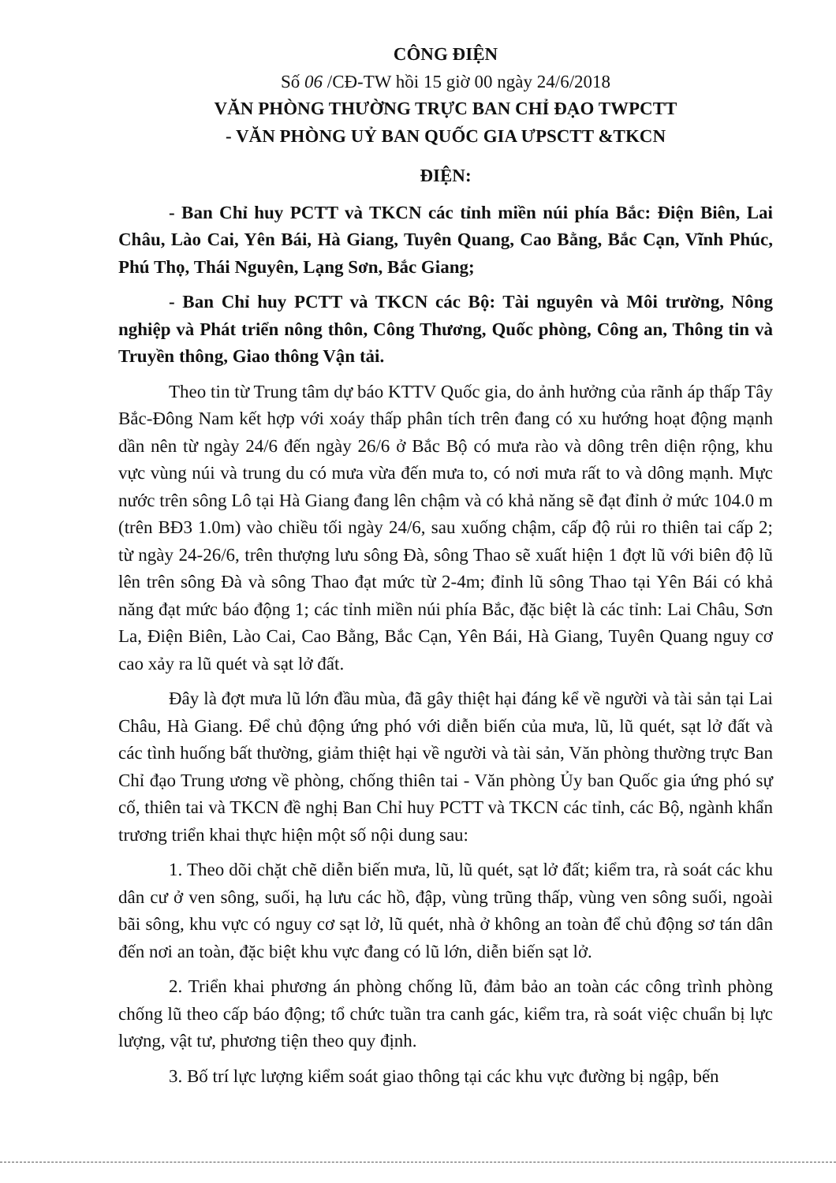CÔNG ĐIỆN
Số 06 /CĐ-TW hồi 15 giờ 00 ngày 24/6/2018
VĂN PHÒNG THƯỜNG TRỰC BAN CHỈ ĐẠO TWPCTT
- VĂN PHÒNG UỶ BAN QUỐC GIA ƯPSCTT &TKCN
ĐIỆN:
- Ban Chỉ huy PCTT và TKCN các tỉnh miền núi phía Bắc: Điện Biên, Lai Châu, Lào Cai, Yên Bái, Hà Giang, Tuyên Quang, Cao Bằng, Bắc Cạn, Vĩnh Phúc, Phú Thọ, Thái Nguyên, Lạng Sơn, Bắc Giang;
- Ban Chỉ huy PCTT và TKCN các Bộ: Tài nguyên và Môi trường, Nông nghiệp và Phát triển nông thôn, Công Thương, Quốc phòng, Công an, Thông tin và Truyền thông, Giao thông Vận tải.
Theo tin từ Trung tâm dự báo KTTV Quốc gia, do ảnh hưởng của rãnh áp thấp Tây Bắc-Đông Nam kết hợp với xoáy thấp phân tích trên đang có xu hướng hoạt động mạnh dần nên từ ngày 24/6 đến ngày 26/6 ở Bắc Bộ có mưa rào và dông trên diện rộng, khu vực vùng núi và trung du có mưa vừa đến mưa to, có nơi mưa rất to và dông mạnh. Mực nước trên sông Lô tại Hà Giang đang lên chậm và có khả năng sẽ đạt đỉnh ở mức 104.0 m (trên BĐ3 1.0m) vào chiều tối ngày 24/6, sau xuống chậm, cấp độ rủi ro thiên tai cấp 2; từ ngày 24-26/6, trên thượng lưu sông Đà, sông Thao sẽ xuất hiện 1 đợt lũ với biên độ lũ lên trên sông Đà và sông Thao đạt mức từ 2-4m; đỉnh lũ sông Thao tại Yên Bái có khả năng đạt mức báo động 1; các tỉnh miền núi phía Bắc, đặc biệt là các tỉnh: Lai Châu, Sơn La, Điện Biên, Lào Cai, Cao Bằng, Bắc Cạn, Yên Bái, Hà Giang, Tuyên Quang nguy cơ cao xảy ra lũ quét và sạt lở đất.
Đây là đợt mưa lũ lớn đầu mùa, đã gây thiệt hại đáng kể về người và tài sản tại Lai Châu, Hà Giang. Để chủ động ứng phó với diễn biến của mưa, lũ, lũ quét, sạt lở đất và các tình huống bất thường, giảm thiệt hại về người và tài sản, Văn phòng thường trực Ban Chỉ đạo Trung ương về phòng, chống thiên tai - Văn phòng Ủy ban Quốc gia ứng phó sự cố, thiên tai và TKCN đề nghị Ban Chỉ huy PCTT và TKCN các tỉnh, các Bộ, ngành khẩn trương triển khai thực hiện một số nội dung sau:
1. Theo dõi chặt chẽ diễn biến mưa, lũ, lũ quét, sạt lở đất; kiểm tra, rà soát các khu dân cư ở ven sông, suối, hạ lưu các hồ, đập, vùng trũng thấp, vùng ven sông suối, ngoài bãi sông, khu vực có nguy cơ sạt lở, lũ quét, nhà ở không an toàn để chủ động sơ tán dân đến nơi an toàn, đặc biệt khu vực đang có lũ lớn, diễn biến sạt lở.
2. Triển khai phương án phòng chống lũ, đảm bảo an toàn các công trình phòng chống lũ theo cấp báo động; tổ chức tuần tra canh gác, kiểm tra, rà soát việc chuẩn bị lực lượng, vật tư, phương tiện theo quy định.
3. Bố trí lực lượng kiểm soát giao thông tại các khu vực đường bị ngập, bến